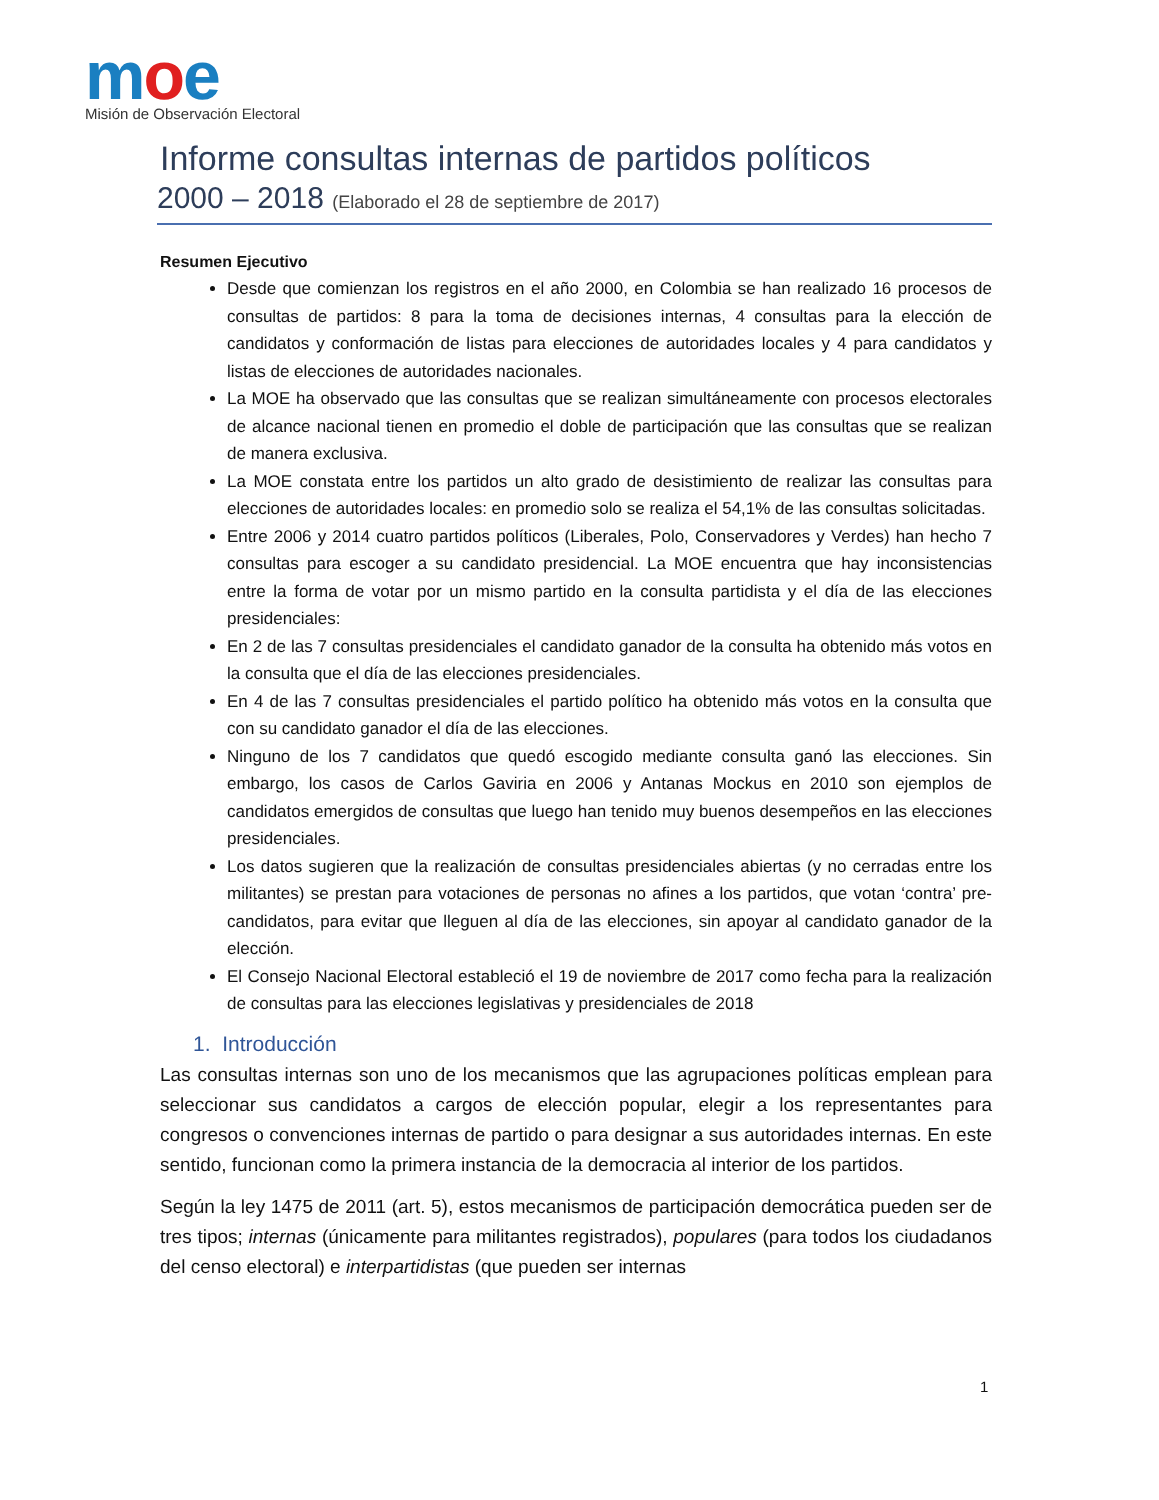moe
Misión de Observación Electoral
Informe consultas internas de partidos políticos
2000 – 2018 (Elaborado el 28 de septiembre de 2017)
Resumen Ejecutivo
Desde que comienzan los registros en el año 2000, en Colombia se han realizado 16 procesos de consultas de partidos: 8 para la toma de decisiones internas, 4 consultas para la elección de candidatos y conformación de listas para elecciones de autoridades locales y 4 para candidatos y listas de elecciones de autoridades nacionales.
La MOE ha observado que las consultas que se realizan simultáneamente con procesos electorales de alcance nacional tienen en promedio el doble de participación que las consultas que se realizan de manera exclusiva.
La MOE constata entre los partidos un alto grado de desistimiento de realizar las consultas para elecciones de autoridades locales: en promedio solo se realiza el 54,1% de las consultas solicitadas.
Entre 2006 y 2014 cuatro partidos políticos (Liberales, Polo, Conservadores y Verdes) han hecho 7 consultas para escoger a su candidato presidencial. La MOE encuentra que hay inconsistencias entre la forma de votar por un mismo partido en la consulta partidista y el día de las elecciones presidenciales:
En 2 de las 7 consultas presidenciales el candidato ganador de la consulta ha obtenido más votos en la consulta que el día de las elecciones presidenciales.
En 4 de las 7 consultas presidenciales el partido político ha obtenido más votos en la consulta que con su candidato ganador el día de las elecciones.
Ninguno de los 7 candidatos que quedó escogido mediante consulta ganó las elecciones. Sin embargo, los casos de Carlos Gaviria en 2006 y Antanas Mockus en 2010 son ejemplos de candidatos emergidos de consultas que luego han tenido muy buenos desempeños en las elecciones presidenciales.
Los datos sugieren que la realización de consultas presidenciales abiertas (y no cerradas entre los militantes) se prestan para votaciones de personas no afines a los partidos, que votan ‘contra’ pre-candidatos, para evitar que lleguen al día de las elecciones, sin apoyar al candidato ganador de la elección.
El Consejo Nacional Electoral estableció el 19 de noviembre de 2017 como fecha para la realización de consultas para las elecciones legislativas y presidenciales de 2018
1. Introducción
Las consultas internas son uno de los mecanismos que las agrupaciones políticas emplean para seleccionar sus candidatos a cargos de elección popular, elegir a los representantes para congresos o convenciones internas de partido o para designar a sus autoridades internas. En este sentido, funcionan como la primera instancia de la democracia al interior de los partidos.
Según la ley 1475 de 2011 (art. 5), estos mecanismos de participación democrática pueden ser de tres tipos; internas (únicamente para militantes registrados), populares (para todos los ciudadanos del censo electoral) e interpartidistas (que pueden ser internas
1